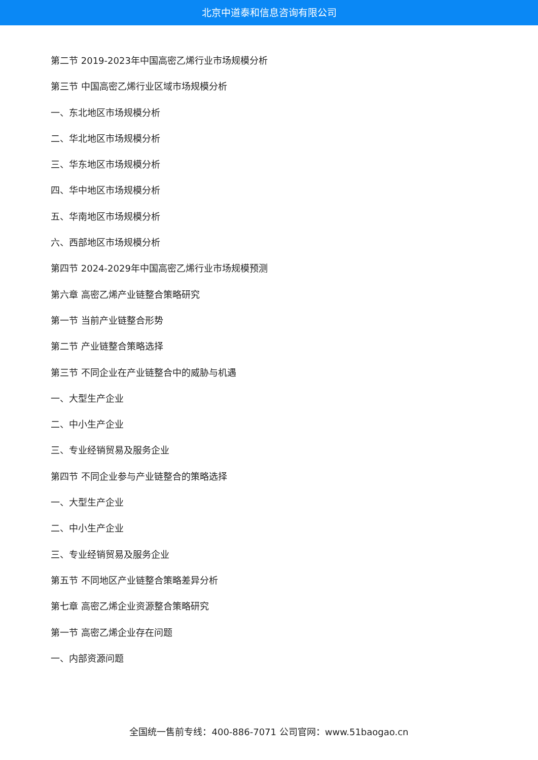北京中道泰和信息咨询有限公司
第二节 2019-2023年中国高密乙烯行业市场规模分析
第三节 中国高密乙烯行业区域市场规模分析
一、东北地区市场规模分析
二、华北地区市场规模分析
三、华东地区市场规模分析
四、华中地区市场规模分析
五、华南地区市场规模分析
六、西部地区市场规模分析
第四节 2024-2029年中国高密乙烯行业市场规模预测
第六章 高密乙烯产业链整合策略研究
第一节 当前产业链整合形势
第二节 产业链整合策略选择
第三节 不同企业在产业链整合中的威胁与机遇
一、大型生产企业
二、中小生产企业
三、专业经销贸易及服务企业
第四节 不同企业参与产业链整合的策略选择
一、大型生产企业
二、中小生产企业
三、专业经销贸易及服务企业
第五节 不同地区产业链整合策略差异分析
第七章 高密乙烯企业资源整合策略研究
第一节 高密乙烯企业存在问题
一、内部资源问题
全国统一售前专线：400-886-7071 公司官网：www.51baogao.cn